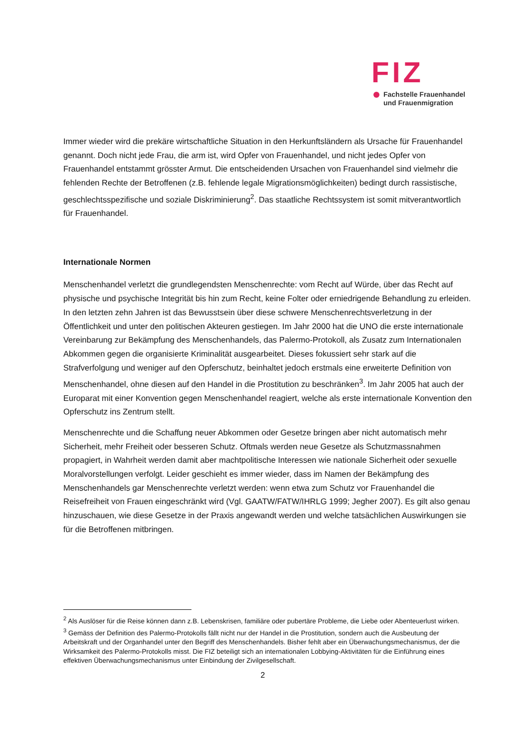FIZ
Fachstelle Frauenhandel
und Frauenmigration
Immer wieder wird die prekäre wirtschaftliche Situation in den Herkunftsländern als Ursache für Frauenhandel genannt. Doch nicht jede Frau, die arm ist, wird Opfer von Frauenhandel, und nicht jedes Opfer von Frauenhandel entstammt grösster Armut. Die entscheidenden Ursachen von Frauenhandel sind vielmehr die fehlenden Rechte der Betroffenen (z.B. fehlende legale Migrationsmöglichkeiten) bedingt durch rassistische, geschlechtsspezifische und soziale Diskriminierung<sup>2</sup>. Das staatliche Rechtssystem ist somit mitverantwortlich für Frauenhandel.
Internationale Normen
Menschenhandel verletzt die grundlegendsten Menschenrechte: vom Recht auf Würde, über das Recht auf physische und psychische Integrität bis hin zum Recht, keine Folter oder erniedrigende Behandlung zu erleiden. In den letzten zehn Jahren ist das Bewusstsein über diese schwere Menschenrechtsverletzung in der Öffentlichkeit und unter den politischen Akteuren gestiegen. Im Jahr 2000 hat die UNO die erste internationale Vereinbarung zur Bekämpfung des Menschenhandels, das Palermo-Protokoll, als Zusatz zum Internationalen Abkommen gegen die organisierte Kriminalität ausgearbeitet. Dieses fokussiert sehr stark auf die Strafverfolgung und weniger auf den Opferschutz, beinhaltet jedoch erstmals eine erweiterte Definition von Menschenhandel, ohne diesen auf den Handel in die Prostitution zu beschränken<sup>3</sup>. Im Jahr 2005 hat auch der Europarat mit einer Konvention gegen Menschenhandel reagiert, welche als erste internationale Konvention den Opferschutz ins Zentrum stellt.
Menschenrechte und die Schaffung neuer Abkommen oder Gesetze bringen aber nicht automatisch mehr Sicherheit, mehr Freiheit oder besseren Schutz. Oftmals werden neue Gesetze als Schutzmassnahmen propagiert, in Wahrheit werden damit aber machtpolitische Interessen wie nationale Sicherheit oder sexuelle Moralvorstellungen verfolgt. Leider geschieht es immer wieder, dass im Namen der Bekämpfung des Menschenhandels gar Menschenrechte verletzt werden: wenn etwa zum Schutz vor Frauenhandel die Reisefreiheit von Frauen eingeschränkt wird (Vgl. GAATW/FATW/IHRLG 1999; Jegher 2007). Es gilt also genau hinzuschauen, wie diese Gesetze in der Praxis angewandt werden und welche tatsächlichen Auswirkungen sie für die Betroffenen mitbringen.
<sup>2</sup> Als Auslöser für die Reise können dann z.B. Lebenskrisen, familiäre oder pubertäre Probleme, die Liebe oder Abenteuerlust wirken.
<sup>3</sup> Gemäss der Definition des Palermo-Protokolls fällt nicht nur der Handel in die Prostitution, sondern auch die Ausbeutung der Arbeitskraft und der Organhandel unter den Begriff des Menschenhandels. Bisher fehlt aber ein Überwachungsmechanismus, der die Wirksamkeit des Palermo-Protokolls misst. Die FIZ beteiligt sich an internationalen Lobbying-Aktivitäten für die Einführung eines effektiven Überwachungsmechanismus unter Einbindung der Zivilgesellschaft.
2